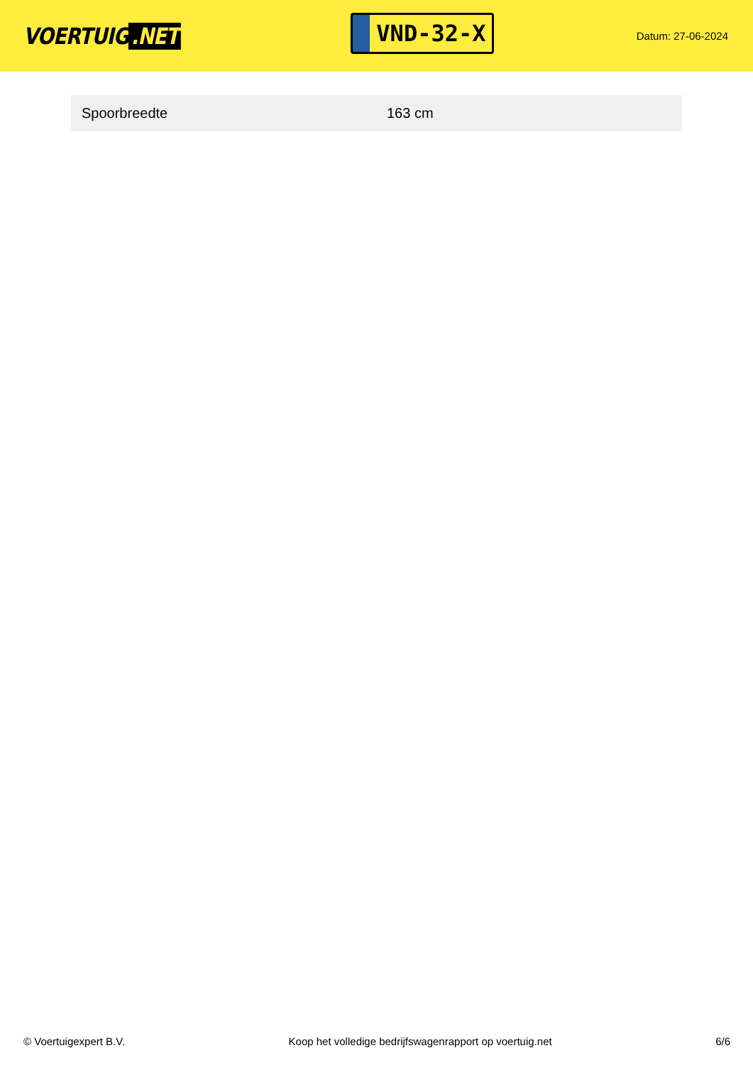VOERTUIG.NET
VND-32-X
Datum: 27-06-2024
| Spoorbreedte | 163 cm |
© Voertuigexpert B.V. Koop het volledige bedrijfswagenrapport op voertuig.net 6/6